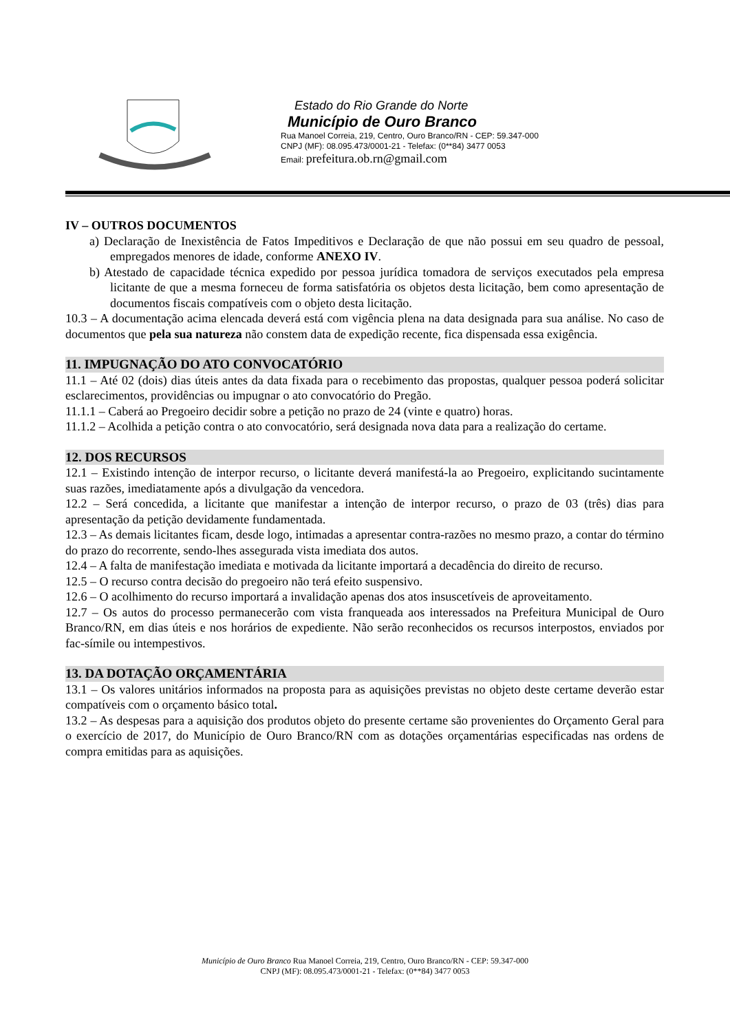Estado do Rio Grande do Norte
Município de Ouro Branco
Rua Manoel Correia, 219, Centro, Ouro Branco/RN - CEP: 59.347-000
CNPJ (MF): 08.095.473/0001-21 - Telefax: (0**84) 3477 0053
Email: prefeitura.ob.rn@gmail.com
IV – OUTROS DOCUMENTOS
a) Declaração de Inexistência de Fatos Impeditivos e Declaração de que não possui em seu quadro de pessoal, empregados menores de idade, conforme ANEXO IV.
b) Atestado de capacidade técnica expedido por pessoa jurídica tomadora de serviços executados pela empresa licitante de que a mesma forneceu de forma satisfatória os objetos desta licitação, bem como apresentação de documentos fiscais compatíveis com o objeto desta licitação.
10.3 – A documentação acima elencada deverá está com vigência plena na data designada para sua análise. No caso de documentos que pela sua natureza não constem data de expedição recente, fica dispensada essa exigência.
11. IMPUGNAÇÃO DO ATO CONVOCATÓRIO
11.1 – Até 02 (dois) dias úteis antes da data fixada para o recebimento das propostas, qualquer pessoa poderá solicitar esclarecimentos, providências ou impugnar o ato convocatório do Pregão.
11.1.1 – Caberá ao Pregoeiro decidir sobre a petição no prazo de 24 (vinte e quatro) horas.
11.1.2 – Acolhida a petição contra o ato convocatório, será designada nova data para a realização do certame.
12. DOS RECURSOS
12.1 – Existindo intenção de interpor recurso, o licitante deverá manifestá-la ao Pregoeiro, explicitando sucintamente suas razões, imediatamente após a divulgação da vencedora.
12.2 – Será concedida, a licitante que manifestar a intenção de interpor recurso, o prazo de 03 (três) dias para apresentação da petição devidamente fundamentada.
12.3 – As demais licitantes ficam, desde logo, intimadas a apresentar contra-razões no mesmo prazo, a contar do término do prazo do recorrente, sendo-lhes assegurada vista imediata dos autos.
12.4 – A falta de manifestação imediata e motivada da licitante importará a decadência do direito de recurso.
12.5 – O recurso contra decisão do pregoeiro não terá efeito suspensivo.
12.6 – O acolhimento do recurso importará a invalidação apenas dos atos insuscetíveis de aproveitamento.
12.7 – Os autos do processo permanecerão com vista franqueada aos interessados na Prefeitura Municipal de Ouro Branco/RN, em dias úteis e nos horários de expediente. Não serão reconhecidos os recursos interpostos, enviados por fac-símile ou intempestivos.
13. DA DOTAÇÃO ORÇAMENTÁRIA
13.1 – Os valores unitários informados na proposta para as aquisições previstas no objeto deste certame deverão estar compatíveis com o orçamento básico total.
13.2 – As despesas para a aquisição dos produtos objeto do presente certame são provenientes do Orçamento Geral para o exercício de 2017, do Município de Ouro Branco/RN com as dotações orçamentárias especificadas nas ordens de compra emitidas para as aquisições.
Município de Ouro Branco Rua Manoel Correia, 219, Centro, Ouro Branco/RN - CEP: 59.347-000
CNPJ (MF): 08.095.473/0001-21 - Telefax: (0**84) 3477 0053